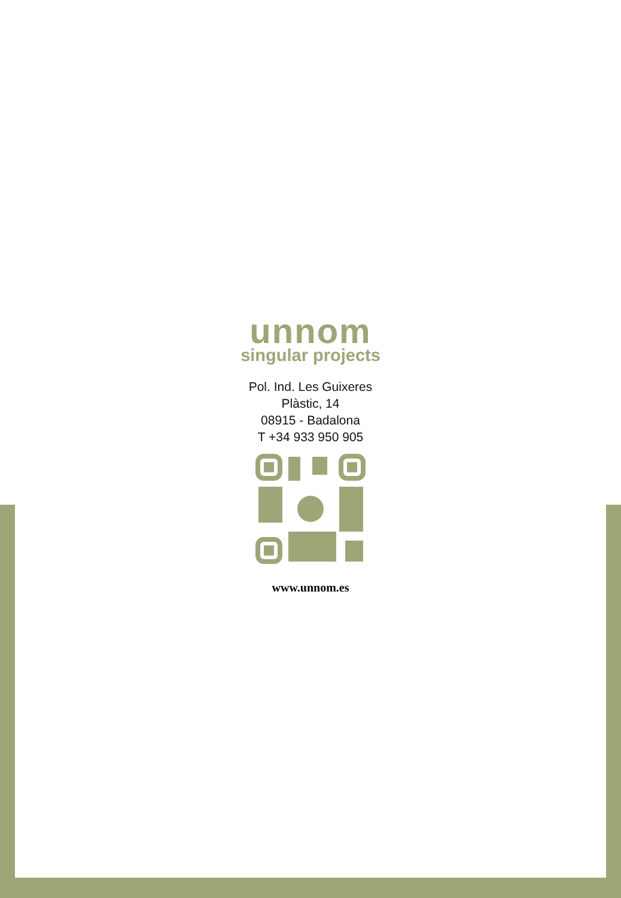unnom
singular projects
Pol. Ind. Les Guixeres
Plàstic, 14
08915 - Badalona
T +34 933 950 905
www.unnom.es